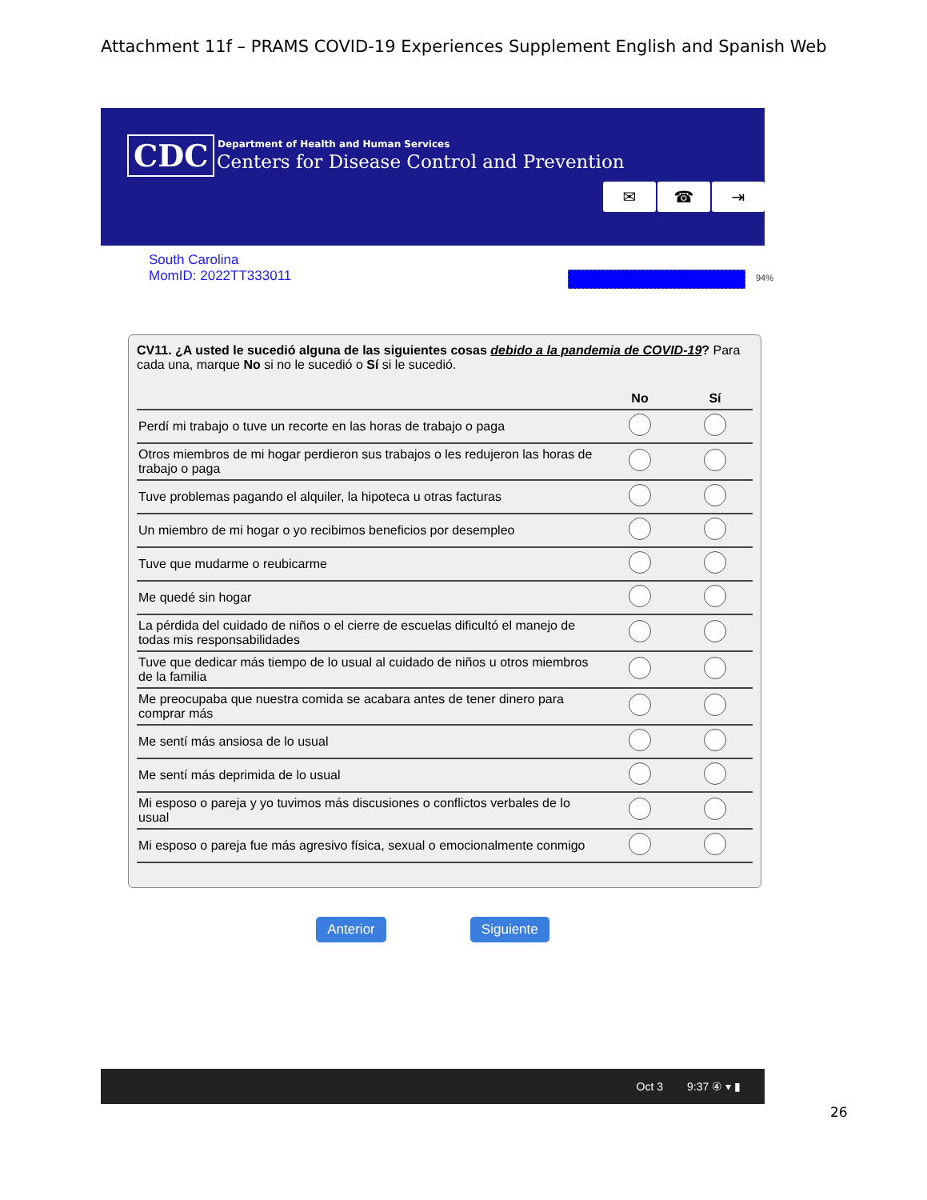Attachment 11f – PRAMS COVID-19 Experiences Supplement English and Spanish Web
CDC
Department of Health and Human Services
Centers for Disease Control and Prevention
✉ ☎ ⇥
South Carolina
MomID: 2022TT333011
94%
CV11. ¿A usted le sucedió alguna de las siguientes cosas debido a la pandemia de COVID-19? Para cada una, marque No si no le sucedió o Sí si le sucedió.
| | No | Sí |
| --- | --- | --- |
| Perdí mi trabajo o tuve un recorte en las horas de trabajo o paga | | |
| Otros miembros de mi hogar perdieron sus trabajos o les redujeron las horas de trabajo o paga | | |
| Tuve problemas pagando el alquiler, la hipoteca u otras facturas | | |
| Un miembro de mi hogar o yo recibimos beneficios por desempleo | | |
| Tuve que mudarme o reubicarme | | |
| Me quedé sin hogar | | |
| La pérdida del cuidado de niños o el cierre de escuelas dificultó el manejo de todas mis responsabilidades | | |
| Tuve que dedicar más tiempo de lo usual al cuidado de niños u otros miembros de la familia | | |
| Me preocupaba que nuestra comida se acabara antes de tener dinero para comprar más | | |
| Me sentí más ansiosa de lo usual | | |
| Me sentí más deprimida de lo usual | | |
| Mi esposo o pareja y yo tuvimos más discusiones o conflictos verbales de lo usual | | |
| Mi esposo o pareja fue más agresivo física, sexual o emocionalmente conmigo | | |
Anterior Siguiente
Oct 3 9:37 ④ ▾ ▮
26